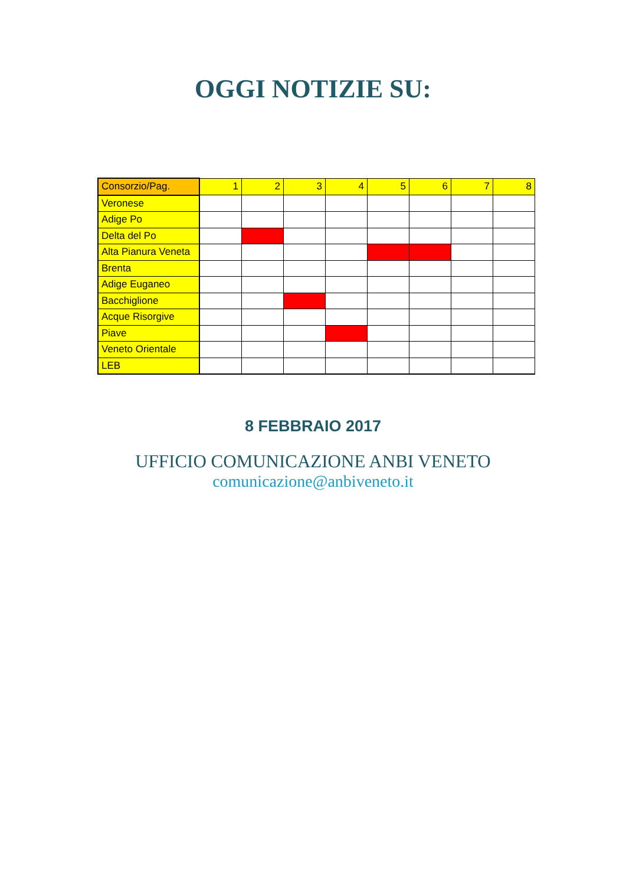OGGI NOTIZIE SU:
| Consorzio/Pag. | 1 | 2 | 3 | 4 | 5 | 6 | 7 | 8 |
| --- | --- | --- | --- | --- | --- | --- | --- | --- |
| Veronese | | | | | | | | |
| Adige Po | | | | | | | | |
| Delta del Po | | | | | | | | |
| Alta Pianura Veneta | | | | | | | | |
| Brenta | | | | | | | | |
| Adige Euganeo | | | | | | | | |
| Bacchiglione | | | | | | | | |
| Acque Risorgive | | | | | | | | |
| Piave | | | | | | | | |
| Veneto Orientale | | | | | | | | |
| LEB | | | | | | | | |
8 FEBBRAIO 2017
UFFICIO COMUNICAZIONE ANBI VENETO
comunicazione@anbiveneto.it